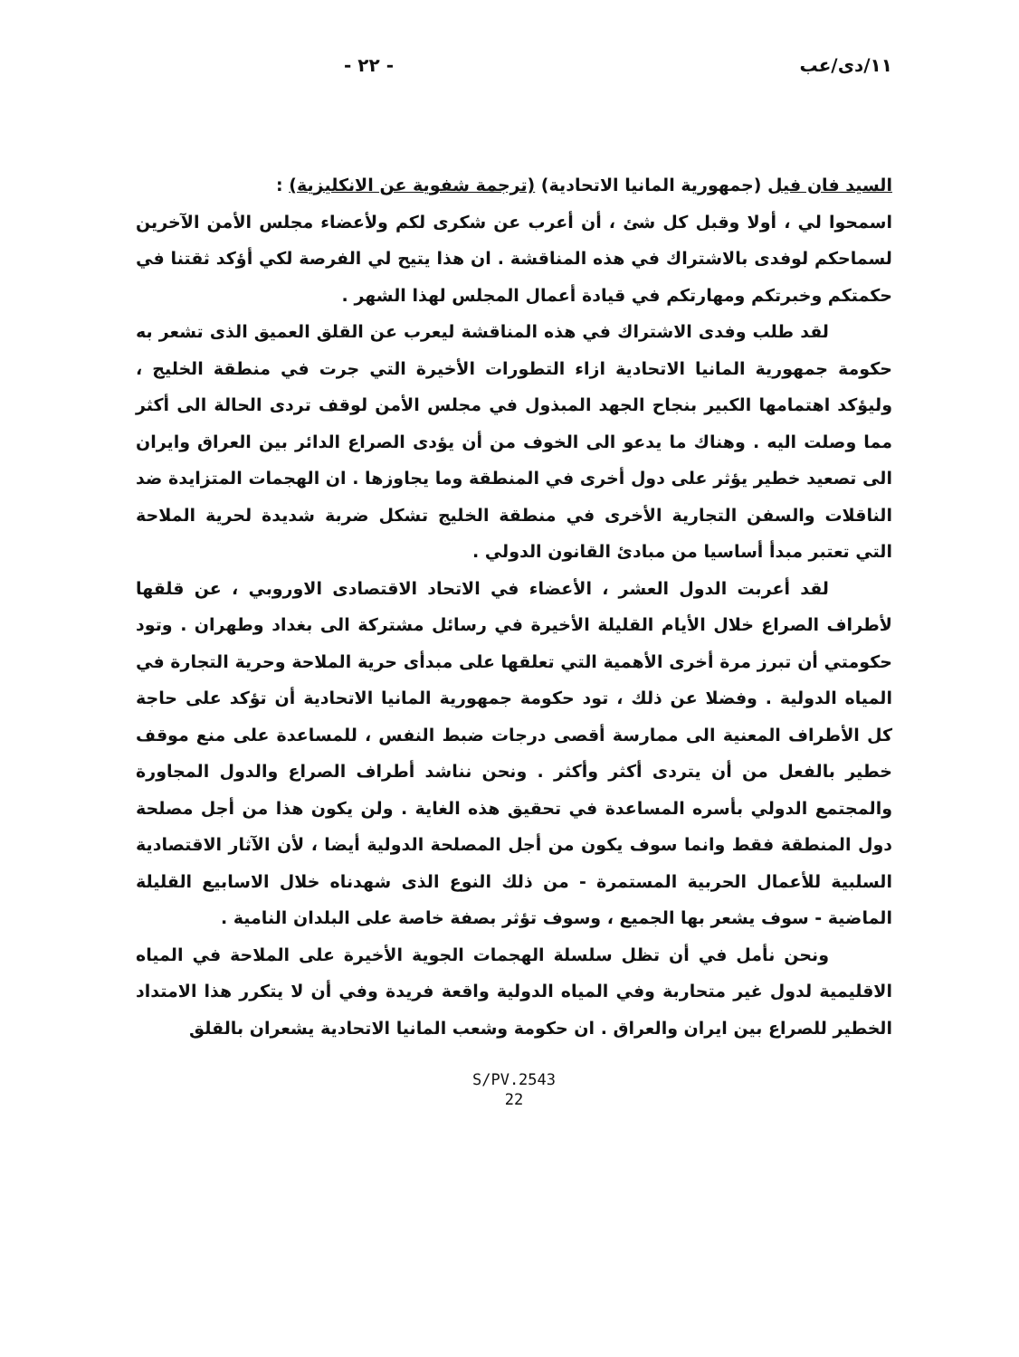١١/دى/عب - ٢٢ -
السيد فان فيل (جمهورية المانيا الاتحادية) (ترجمة شفوية عن الانكليزية) :
اسمحوا لي ، أولا وقبل كل شئ ، أن أعرب عن شكرى لكم ولأعضاء مجلس الأمن الآخرين لسماحكم لوفدى بالاشتراك في هذه المناقشة . ان هذا يتيح لي الفرصة لكي أؤكد ثقتنا في حكمتكم وخبرتكم ومهارتكم في قيادة أعمال المجلس لهذا الشهر .
لقد طلب وفدى الاشتراك في هذه المناقشة ليعرب عن القلق العميق الذى تشعر به حكومة جمهورية المانيا الاتحادية ازاء التطورات الأخيرة التي جرت في منطقة الخليج ، وليؤكد اهتمامها الكبير بنجاح الجهد المبذول في مجلس الأمن لوقف تردى الحالة الى أكثر مما وصلت اليه . وهناك ما يدعو الى الخوف من أن يؤدى الصراع الدائر بين العراق وايران الى تصعيد خطير يؤثر على دول أخرى في المنطقة وما يجاوزها . ان الهجمات المتزايدة ضد الناقلات والسفن التجارية الأخرى في منطقة الخليج تشكل ضربة شديدة لحرية الملاحة التي تعتبر مبدأ أساسيا من مبادئ القانون الدولي .
لقد أعربت الدول العشر ، الأعضاء في الاتحاد الاقتصادى الاوروبي ، عن قلقها لأطراف الصراع خلال الأيام القليلة الأخيرة في رسائل مشتركة الى بغداد وطهران . وتود حكومتي أن تبرز مرة أخرى الأهمية التي تعلقها على مبدأى حرية الملاحة وحرية التجارة في المياه الدولية . وفضلا عن ذلك ، تود حكومة جمهورية المانيا الاتحادية أن تؤكد على حاجة كل الأطراف المعنية الى ممارسة أقصى درجات ضبط النفس ، للمساعدة على منع موقف خطير بالفعل من أن يتردى أكثر وأكثر . ونحن نناشد أطراف الصراع والدول المجاورة والمجتمع الدولي بأسره المساعدة في تحقيق هذه الغاية . ولن يكون هذا من أجل مصلحة دول المنطقة فقط وانما سوف يكون من أجل المصلحة الدولية أيضا ، لأن الآثار الاقتصادية السلبية للأعمال الحربية المستمرة - من ذلك النوع الذى شهدناه خلال الاسابيع القليلة الماضية - سوف يشعر بها الجميع ، وسوف تؤثر بصفة خاصة على البلدان النامية .
ونحن نأمل في أن تظل سلسلة الهجمات الجوية الأخيرة على الملاحة في المياه الاقليمية لدول غير متحاربة وفي المياه الدولية واقعة فريدة وفي أن لا يتكرر هذا الامتداد الخطير للصراع بين ايران والعراق . ان حكومة وشعب المانيا الاتحادية يشعران بالقلق
S/PV.2543
22